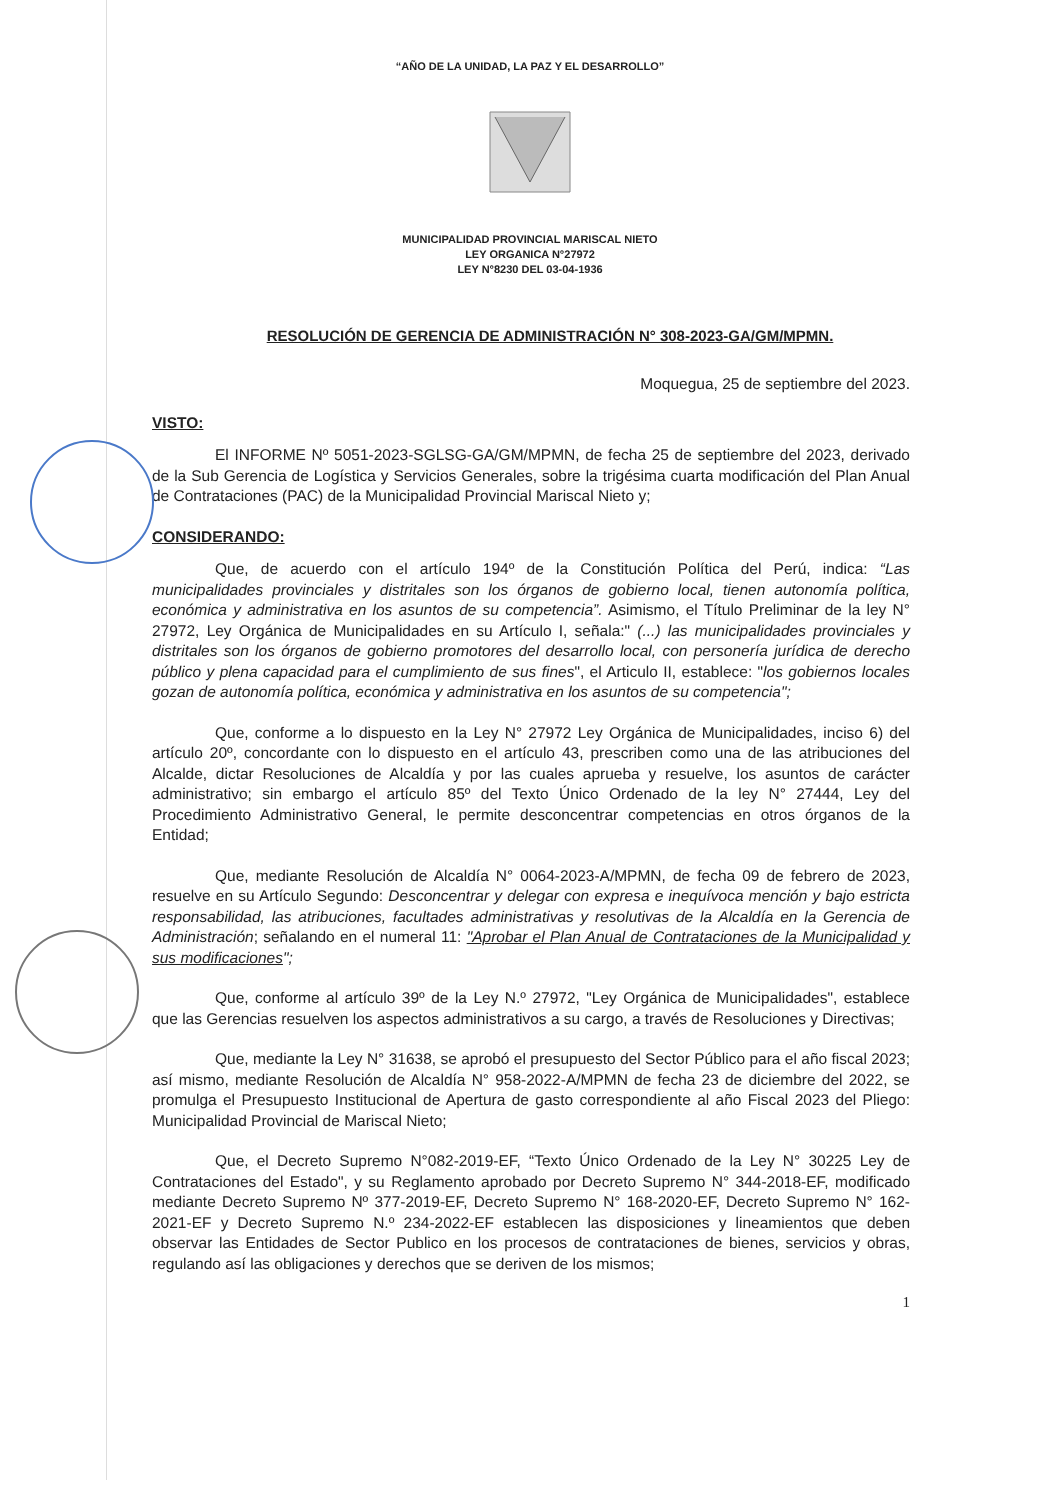“AÑO DE LA UNIDAD, LA PAZ Y EL DESARROLLO”
MUNICIPALIDAD PROVINCIAL MARISCAL NIETO
LEY ORGANICA N°27972
LEY N°8230 DEL 03-04-1936
RESOLUCIÓN DE GERENCIA DE ADMINISTRACIÓN N° 308-2023-GA/GM/MPMN.
Moquegua, 25 de septiembre del 2023.
VISTO:
El INFORME Nº 5051-2023-SGLSG-GA/GM/MPMN, de fecha 25 de septiembre del 2023, derivado de la Sub Gerencia de Logística y Servicios Generales, sobre la trigésima cuarta modificación del Plan Anual de Contrataciones (PAC) de la Municipalidad Provincial Mariscal Nieto y;
CONSIDERANDO:
Que, de acuerdo con el artículo 194º de la Constitución Política del Perú, indica: “Las municipalidades provinciales y distritales son los órganos de gobierno local, tienen autonomía política, económica y administrativa en los asuntos de su competencia”. Asimismo, el Título Preliminar de la ley N° 27972, Ley Orgánica de Municipalidades en su Artículo I, señala:" (...) las municipalidades provinciales y distritales son los órganos de gobierno promotores del desarrollo local, con personería jurídica de derecho público y plena capacidad para el cumplimiento de sus fines", el Articulo II, establece: "los gobiernos locales gozan de autonomía política, económica y administrativa en los asuntos de su competencia";
Que, conforme a lo dispuesto en la Ley N° 27972 Ley Orgánica de Municipalidades, inciso 6) del artículo 20º, concordante con lo dispuesto en el artículo 43, prescriben como una de las atribuciones del Alcalde, dictar Resoluciones de Alcaldía y por las cuales aprueba y resuelve, los asuntos de carácter administrativo; sin embargo el artículo 85º del Texto Único Ordenado de la ley N° 27444, Ley del Procedimiento Administrativo General, le permite desconcentrar competencias en otros órganos de la Entidad;
Que, mediante Resolución de Alcaldía N° 0064-2023-A/MPMN, de fecha 09 de febrero de 2023, resuelve en su Artículo Segundo: Desconcentrar y delegar con expresa e inequívoca mención y bajo estricta responsabilidad, las atribuciones, facultades administrativas y resolutivas de la Alcaldía en la Gerencia de Administración; señalando en el numeral 11: "Aprobar el Plan Anual de Contrataciones de la Municipalidad y sus modificaciones";
Que, conforme al artículo 39º de la Ley N.º 27972, "Ley Orgánica de Municipalidades", establece que las Gerencias resuelven los aspectos administrativos a su cargo, a través de Resoluciones y Directivas;
Que, mediante la Ley N° 31638, se aprobó el presupuesto del Sector Público para el año fiscal 2023; así mismo, mediante Resolución de Alcaldía N° 958-2022-A/MPMN de fecha 23 de diciembre del 2022, se promulga el Presupuesto Institucional de Apertura de gasto correspondiente al año Fiscal 2023 del Pliego: Municipalidad Provincial de Mariscal Nieto;
Que, el Decreto Supremo N°082-2019-EF, “Texto Único Ordenado de la Ley N° 30225 Ley de Contrataciones del Estado", y su Reglamento aprobado por Decreto Supremo N° 344-2018-EF, modificado mediante Decreto Supremo Nº 377-2019-EF, Decreto Supremo N° 168-2020-EF, Decreto Supremo N° 162-2021-EF y Decreto Supremo N.º 234-2022-EF establecen las disposiciones y lineamientos que deben observar las Entidades de Sector Publico en los procesos de contrataciones de bienes, servicios y obras, regulando así las obligaciones y derechos que se deriven de los mismos;
1